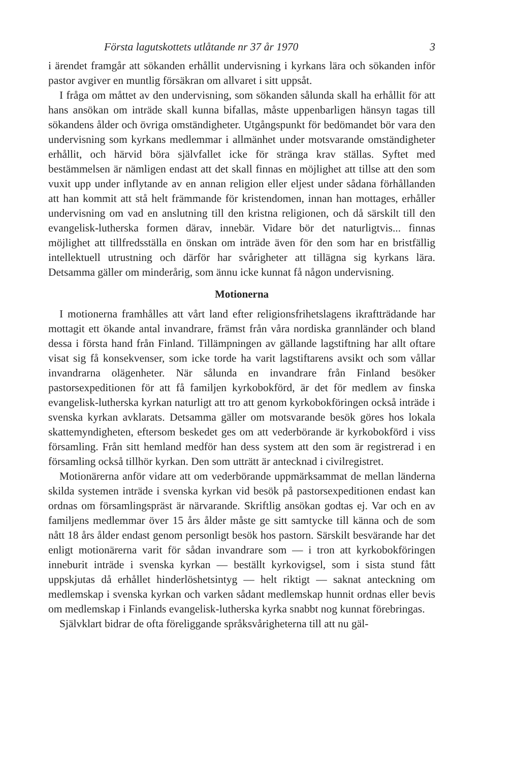Första lagutskottets utlåtande nr 37 år 1970 3
i ärendet framgår att sökanden erhållit undervisning i kyrkans lära och sökanden inför pastor avgiver en muntlig försäkran om allvaret i sitt uppsåt.
I fråga om måttet av den undervisning, som sökanden sålunda skall ha erhållit för att hans ansökan om inträde skall kunna bifallas, måste uppenbarligen hänsyn tagas till sökandens ålder och övriga omständigheter. Utgångspunkt för bedömandet bör vara den undervisning som kyrkans medlemmar i allmänhet under motsvarande omständigheter erhållit, och härvid böra självfallet icke för stränga krav ställas. Syftet med bestämmelsen är nämligen endast att det skall finnas en möjlighet att tillse att den som vuxit upp under inflytande av en annan religion eller eljest under sådana förhållanden att han kommit att stå helt främmande för kristendomen, innan han mottages, erhåller undervisning om vad en anslutning till den kristna religionen, och då särskilt till den evangelisk-lutherska formen därav, innebär. Vidare bör det naturligtvis... finnas möjlighet att tillfredsställa en önskan om inträde även för den som har en bristfällig intellektuell utrustning och därför har svårigheter att tillägna sig kyrkans lära. Detsamma gäller om minderårig, som ännu icke kunnat få någon undervisning.
Motionerna
I motionerna framhålles att vårt land efter religionsfrihetslagens ikraftträdande har mottagit ett ökande antal invandrare, främst från våra nordiska grannländer och bland dessa i första hand från Finland. Tillämpningen av gällande lagstiftning har allt oftare visat sig få konsekvenser, som icke torde ha varit lagstiftarens avsikt och som vållar invandrarna olägenheter. När sålunda en invandrare från Finland besöker pastorsexpeditionen för att få familjen kyrkobokförd, är det för medlem av finska evangelisk-lutherska kyrkan naturligt att tro att genom kyrkobokföringen också inträde i svenska kyrkan avklarats. Detsamma gäller om motsvarande besök göres hos lokala skattemyndigheten, eftersom beskedet ges om att vederbörande är kyrkobokförd i viss församling. Från sitt hemland medför han dess system att den som är registrerad i en församling också tillhör kyrkan. Den som utträtt är antecknad i civilregistret.
Motionärerna anför vidare att om vederbörande uppmärksammat de mellan länderna skilda systemen inträde i svenska kyrkan vid besök på pastorsexpeditionen endast kan ordnas om församlingspräst är närvarande. Skriftlig ansökan godtas ej. Var och en av familjens medlemmar över 15 års ålder måste ge sitt samtycke till känna och de som nått 18 års ålder endast genom personligt besök hos pastorn. Särskilt besvärande har det enligt motionärerna varit för sådan invandrare som — i tron att kyrkobokföringen inneburit inträde i svenska kyrkan — beställt kyrkovigsel, som i sista stund fått uppskjutas då erhållet hinderlöshetsintyg — helt riktigt — saknat anteckning om medlemskap i svenska kyrkan och varken sådant medlemskap hunnit ordnas eller bevis om medlemskap i Finlands evangelisk-lutherska kyrka snabbt nog kunnat förebringas.
Självklart bidrar de ofta föreliggande språksvårigheterna till att nu gäl-